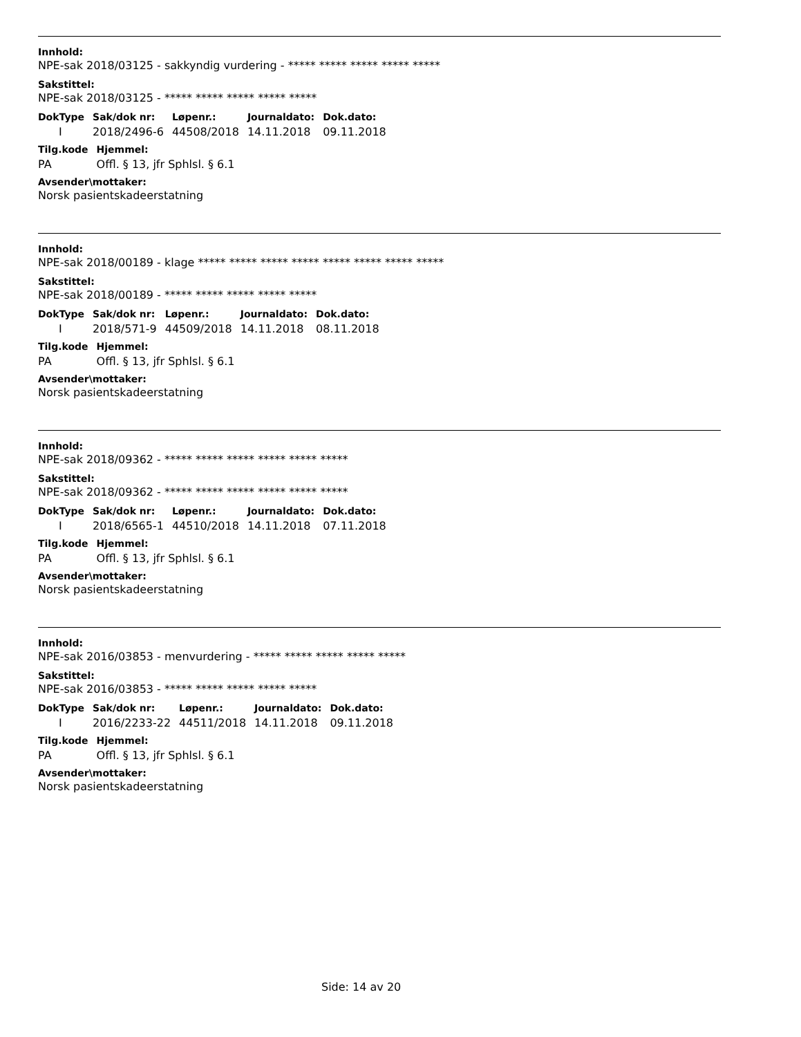Innhold:
NPE-sak 2018/03125 - sakkyndig vurdering - ***** ***** ***** ***** *****
Sakstittel:
NPE-sak 2018/03125 - ***** ***** ***** ***** *****
| DokType | Sak/dok nr: | Løpenr.: | Journaldato: | Dok.dato: |
| --- | --- | --- | --- | --- |
| I | 2018/2496-6 | 44508/2018 | 14.11.2018 | 09.11.2018 |
| Tilg.kode | Hjemmel: |
| --- | --- |
| PA | Offl. § 13, jfr Sphlsl. § 6.1 |
Avsender\mottaker:
Norsk pasientskadeerstatning
Innhold:
NPE-sak 2018/00189 - klage ***** ***** ***** ***** ***** ***** ***** *****
Sakstittel:
NPE-sak 2018/00189 - ***** ***** ***** ***** *****
| DokType | Sak/dok nr: | Løpenr.: | Journaldato: | Dok.dato: |
| --- | --- | --- | --- | --- |
| I | 2018/571-9 | 44509/2018 | 14.11.2018 | 08.11.2018 |
| Tilg.kode | Hjemmel: |
| --- | --- |
| PA | Offl. § 13, jfr Sphlsl. § 6.1 |
Avsender\mottaker:
Norsk pasientskadeerstatning
Innhold:
NPE-sak 2018/09362 - ***** ***** ***** ***** ***** *****
Sakstittel:
NPE-sak 2018/09362 - ***** ***** ***** ***** ***** *****
| DokType | Sak/dok nr: | Løpenr.: | Journaldato: | Dok.dato: |
| --- | --- | --- | --- | --- |
| I | 2018/6565-1 | 44510/2018 | 14.11.2018 | 07.11.2018 |
| Tilg.kode | Hjemmel: |
| --- | --- |
| PA | Offl. § 13, jfr Sphlsl. § 6.1 |
Avsender\mottaker:
Norsk pasientskadeerstatning
Innhold:
NPE-sak 2016/03853 - menvurdering - ***** ***** ***** ***** *****
Sakstittel:
NPE-sak 2016/03853 - ***** ***** ***** ***** *****
| DokType | Sak/dok nr: | Løpenr.: | Journaldato: | Dok.dato: |
| --- | --- | --- | --- | --- |
| I | 2016/2233-22 | 44511/2018 | 14.11.2018 | 09.11.2018 |
| Tilg.kode | Hjemmel: |
| --- | --- |
| PA | Offl. § 13, jfr Sphlsl. § 6.1 |
Avsender\mottaker:
Norsk pasientskadeerstatning
Side: 14 av 20